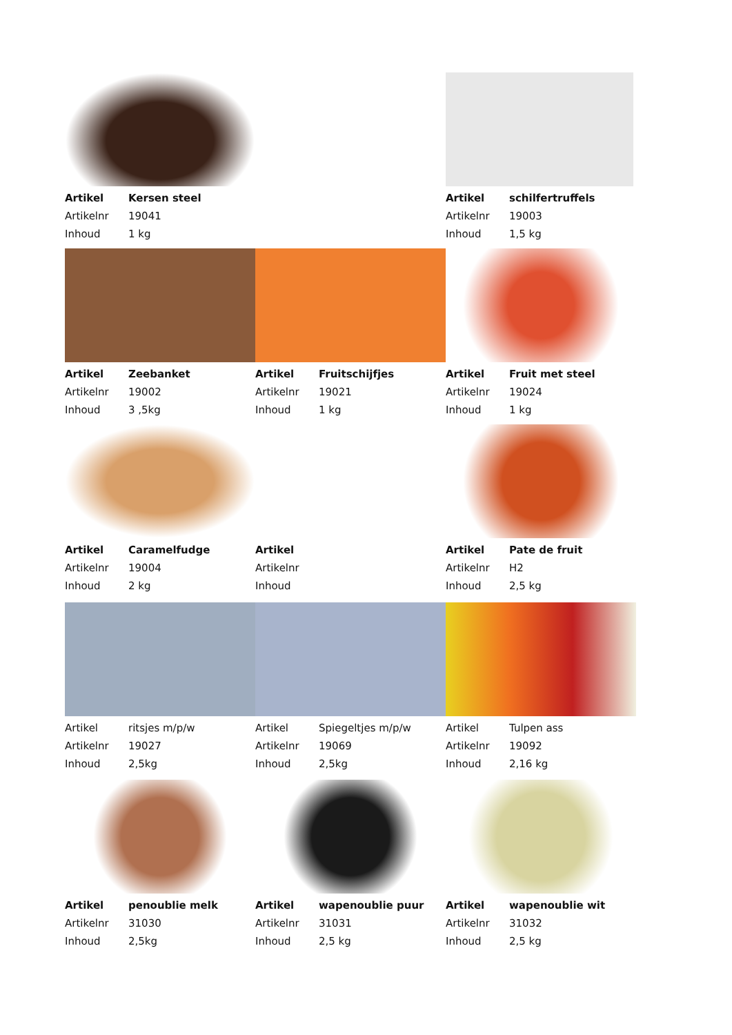Artikel Kersen steel
Artikelnr 19041
Inhoud 1 kg
Artikel schilfertruffels
Artikelnr 19003
Inhoud 1,5 kg
Artikel Zeebanket
Artikelnr 19002
Inhoud 3 ,5kg
Artikel Fruitschijfjes
Artikelnr 19021
Inhoud 1 kg
Artikel Fruit met steel
Artikelnr 19024
Inhoud 1 kg
Artikel Caramelfudge
Artikelnr 19004
Inhoud 2 kg
Artikel
Artikelnr
Inhoud
Artikel Pate de fruit
Artikelnr H2
Inhoud 2,5 kg
Artikel ritsjes m/p/w
Artikelnr 19027
Inhoud 2,5kg
Artikel Spiegeltjes m/p/w
Artikelnr 19069
Inhoud 2,5kg
Artikel Tulpen ass
Artikelnr 19092
Inhoud 2,16 kg
Artikel penoublie melk
Artikelnr 31030
Inhoud 2,5kg
Artikel wapenoublie puur
Artikelnr 31031
Inhoud 2,5 kg
Artikel wapenoublie wit
Artikelnr 31032
Inhoud 2,5 kg